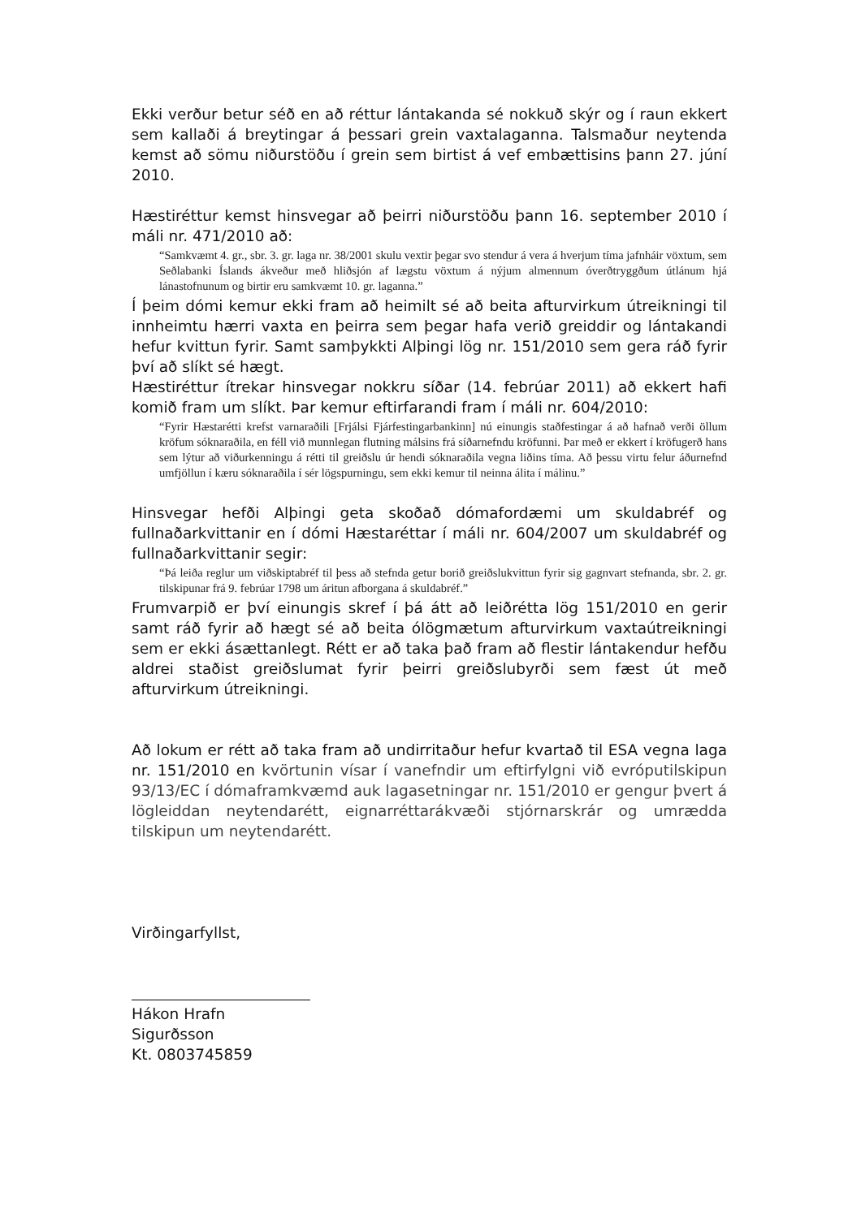Ekki verður betur séð en að réttur lántakanda sé nokkuð skýr og í raun ekkert sem kallaði á breytingar á þessari grein vaxtalaganna. Talsmaður neytenda kemst að sömu niðurstöðu í grein sem birtist á vef embættisins þann 27. júní 2010.
Hæstiréttur kemst hinsvegar að þeirri niðurstöðu þann 16. september 2010 í máli nr. 471/2010 að:
“Samkvæmt 4. gr., sbr. 3. gr. laga nr. 38/2001 skulu vextir þegar svo stendur á vera á hverjum tíma jafnháir vöxtum, sem Seðlabanki Íslands ákveður með hliðsjón af lægstu vöxtum á nýjum almennum óverðtryggðum útlánum hjá lánastofnunum og birtir eru samkvæmt 10. gr. laganna.”
Í þeim dómi kemur ekki fram að heimilt sé að beita afturvirkum útreikningi til innheimtu hærri vaxta en þeirra sem þegar hafa verið greiddir og lántakandi hefur kvittun fyrir. Samt samþykkti Alþingi lög nr. 151/2010 sem gera ráð fyrir því að slíkt sé hægt.
Hæstiréttur ítrekar hinsvegar nokkru síðar (14. febrúar 2011) að ekkert hafi komið fram um slíkt. Þar kemur eftirfarandi fram í máli nr. 604/2010:
“Fyrir Hæstarétti krefst varnaraðili [Frjálsi Fjárfestingarbankinn] nú einungis staðfestingar á að hafnað verði öllum kröfum sóknaraðila, en féll við munnlegan flutning málsins frá síðarnefndu kröfunni. Þar með er ekkert í kröfugerð hans sem lýtur að viðurkenningu á rétti til greiðslu úr hendi sóknaraðila vegna liðins tíma. Að þessu virtu felur áðurnefnd umfjöllun í kæru sóknaraðila í sér lögspurningu, sem ekki kemur til neinna álita í málinu.”
Hinsvegar hefði Alþingi geta skoðað dómafordæmi um skuldabréf og fullnaðarkvittanir en í dómi Hæstaréttar í máli nr. 604/2007 um skuldabréf og fullnaðarkvittanir segir:
“Þá leiða reglur um viðskiptabréf til þess að stefnda getur borið greiðslukvittun fyrir sig gagnvart stefnanda, sbr. 2. gr. tilskipunar frá 9. febrúar 1798 um áritun afborgana á skuldabréf.”
Frumvarpið er því einungis skref í þá átt að leiðrétta lög 151/2010 en gerir samt ráð fyrir að hægt sé að beita ólögmætum afturvirkum vaxtaútreikningi sem er ekki ásættanlegt. Rétt er að taka það fram að flestir lántakendur hefðu aldrei staðist greiðslumat fyrir þeirri greiðslubyrði sem fæst út með afturvirkum útreikningi.
Að lokum er rétt að taka fram að undirritaður hefur kvartað til ESA vegna laga nr. 151/2010 en kvörtunin vísar í vanefndir um eftirfylgni við evróputilskipun 93/13/EC í dómaframkvæmd auk lagasetningar nr. 151/2010 er gengur þvert á lögleiddan neytendarétt, eignarréttarákvæði stjórnarskrár og umrædda tilskipun um neytendarétt.
Virðingarfyllst,
Hákon Hrafn Sigurðsson
Kt. 0803745859